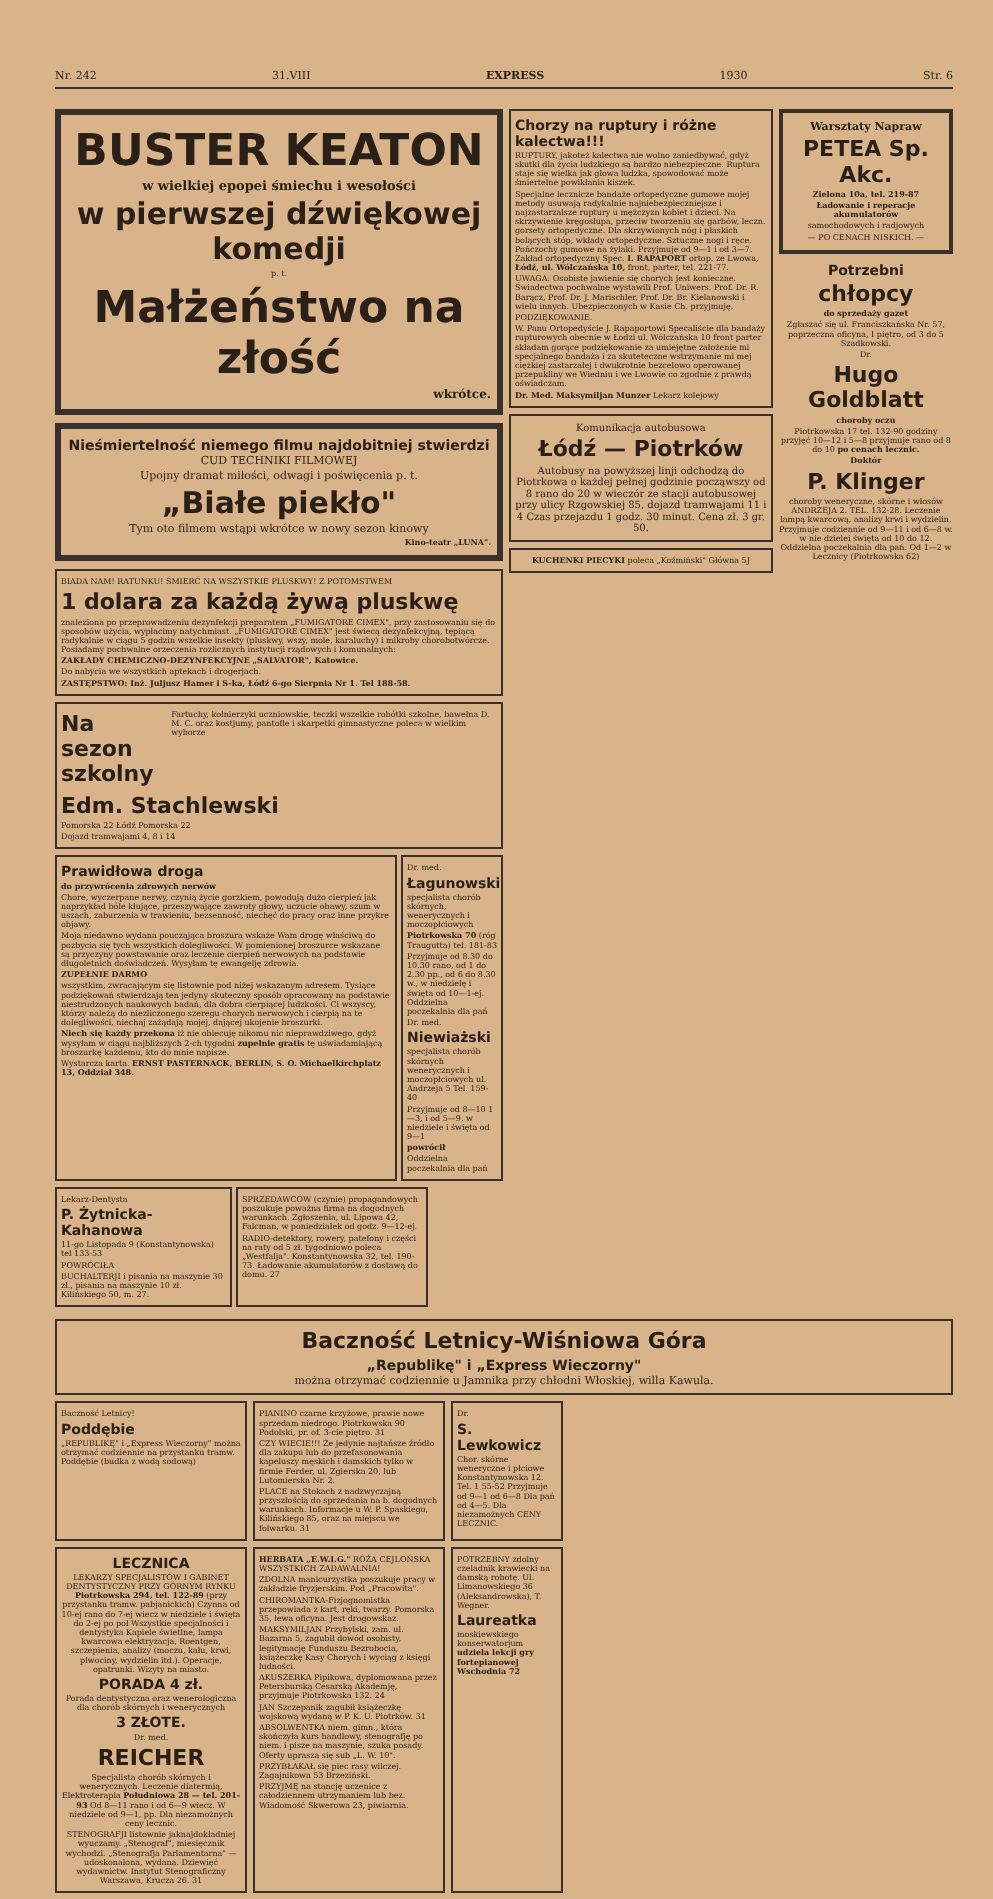Nr. 242 31.VIII EXPRESS 1930 Str. 6
BUSTER KEATON
w wielkiej epopei śmiechu i wesołości
w pierwszej dźwiękowej komedji
p. t.
Małżeństwo na złość
wkrótce.
Nieśmiertelność niemego filmu najdobitniej stwierdzi
CUD TECHNIKI FILMOWEJ
Upojny dramat miłości, odwagi i poświęcenia p. t.
„Białe piekło"
Tym oto filmem wstąpi wkrótce w nowy sezon kinowy
Kino-teatr „LUNA".
BIADA NAM! RATUNKU! ŚMIERĆ NA WSZYSTKIE PLUSKWY! Z POTOMSTWEM
1 dolara za każdą żywą pluskwę
znaleziona po przeprowadzeniu dezynfekcji preparatem „FUMIGATORE CIMEX", przy zastosowaniu się do sposobów użycia, wypłacimy natychmiast. „FUMIGATORE CIMEX" jest świecą dezynfekcyjną, tępiącą radykalnie w ciągu 5 godzin wszelkie insekty (pluskwy, wszy, mole, karaluchy) i mikroby chorobotwórcze. Posiadamy pochwalne orzeczenia rozlicznych instytucji rządowych i komunalnych:
ZAKŁADY CHEMICZNO-DEZYNFEKCYJNE „SALVATOR", Katowice.
Do nabycia we wszystkich aptekach i drogerjach.
ZASTĘPSTWO: Inż. Juljusz Hamer i S-ka, Łódź 6-go Sierpnia Nr 1. Tel 188-58.
Na sezon szkolny
Fartuchy, kołnierzyki uczniowskie, teczki wszelkie robótki szkolne, bawełna D. M. C. oraz kostjumy, pantofle i skarpetki gimnastyczne poleca w wielkim wyborze
Edm. Stachlewski
Pomorska 22 Łódź Pomorska 22
Dojazd tramwajami 4, 8 i 14
Prawidłowa droga
do przywrócenia zdrowych nerwów
Chore, wyczerpane nerwy, czynią życie gorzkiem, powodują dużo cierpień jak naprzykład bóle kłujące, przeszywające zawroty głowy, uczucie obawy, szum w uszach, zaburzenia w trawieniu, bezsenność, niechęć do pracy oraz inne przykre objawy.
Moja niedawno wydana poucząjąca broszura wskaże Wam drogę właściwą do pozbycia się tych wszystkich dolegliwości. W pomienionej broszurce wskazane są przyczyny powstawanie oraz leczenie cierpień nerwowych na podstawie długoletnich doświadczeń. Wysyłam tę ewangelję zdrowia.
ZUPEŁNIE DARMO
wszystkim, zwracającym się listownie pod niżej wskazanym adresem. Tysiące podziękowań stwierdzają ten jedyny skuteczny sposób opracowany na podstawie niestrudzonych naukowych badań, dla dobra cierpiącej ludzkości. Ci wszyscy, którzy należą do niezliczonego szeregu chorych nerwowych i cierpią na te dolegliwości, niechaj zażądają mojej, dającej ukojenie broszurki.
Niech się każdy przekona iż nie obiecuję nikomu nic nieprawdziwego, gdyż wysyłam w ciągu najbliższych 2-ch tygodni zupełnie gratis tę uświadamiającą broszurkę każdemu, kto do mnie napisze.
Wystarcza karta. ERNST PASTERNACK, BERLIN, S. O. Michaelkirchplatz 13, Oddział 348.
Dr. med.
Łagunowski
specjalista chorób skórnych, wenerycznych i moczopłciowych
Piotrkowska 70 (róg Traugutta) tel. 181-83
Przyjmuje od 8.30 do 10.30 rano, od 1 do 2.30 pp., od 6 do 8.30 w., w niedzielę i święta od 10—1-ej. Oddzielna poczekalnia dla pań
Dr. med.
Niewiażski
specjalista chorób skórnych wenerycznych i moczopłciowych ul. Andrzeja 5 Tel. 159-40
Przyjmuje od 8—10 1—3, i od 5—9. w niedziele i święta od 9—1
powrócił
Oddzielna poczekalnia dla pań
Lekarz-Dentysta
P. Żytnicka-Kahanowa
11-go Listopada 9 (Konstantynowska) tel 133-53
POWRÓCIŁA
BUCHALTERJI i pisania na maszynie 30 zł., pisania na maszynie 10 zł. Kilińskiego 50, m. 27.
SPRZEDAWCÓW (czynie) propagandowych poszukuje poważna firma na dogodnych warunkach. Zgłoszenia, ul. Lipowa 42, Falcman, w poniedziałek od godz. 9—12-ej.
RADIO-detektory, rowery, patefony i części na raty od 5 zł. tygodniowo poleca „Westfalja". Konstantynowska 32, tel. 190-73. Ładowanie akumulatorów z dostawą do domu. 27
Chorzy na ruptury i różne kalectwa!!!
RUPTURY, jakoteż kalectwa nie wolno zaniedbywać, gdyż skutki dla życia ludzkiego są bardzo niebezpieczne. Ruptura staje się wielka jak głowa ludzka, spowodować może śmiertelne powikłania kiszek.
Specjalne lecznicze bandaże ortopedyczne gumowe mojej metody usuwają radykalnie najniebezpieczniejsze i najzastarzalsze ruptury u mężczyzn kobiet i dzieci. Na skrzywienie kręgosłupa, przeciw tworzeniu się garbów, leczn. gorsety ortopedyczne. Dla skrzywionych nóg i płaskich bolących stóp, wkłady ortopedyczne. Sztuczne nogi i ręce. Pończochy gumowe na żylaki. Przyjmuje od 9—1 i od 3—7. Zakład ortopedyczny Spec. I. RAPAPORT ortop. ze Lwowa, Łódź, ul. Wólczańska 10, front, parter, tel. 221-77.
UWAGA: Osobiste jawienie się chorych jest konieczne. Świadectwa pochwalne wystawili Prof. Uniwers. Prof. Dr. R. Barącz, Prof. Dr. J. Marischler, Prof. Dr. Br. Kielanowski i wielu innych. Ubezpieczonych w Kasie Ch. przyjmuję.
PODZIĘKOWANIE.
W. Panu Ortopedyście J. Rapaportowi Specaliście dla bandaży rupturowych obecnie w Łodzi ul. Wólczańska 10 front parter składam gorące podziękowanie za umiejętne założenie mi specjalnego bandaża i za skuteteczne wstrzymanie mi mej ciężkiej zastarzałej i dwukrotnie bezcelowo operowanej przepukliny we Wiedniu i we Lwowie co zgodnie z prawdą oświadczam.
Dr. Med. Maksymiljan Munzer Lekarz kolejowy
Komunikacja autobusowa
Łódź — Piotrków
Autobusy na powyższej linji odchodzą do Piotrkowa o każdej pełnej godzinie począwszy od 8 rano do 20 w wieczór ze stacji autobusowej przy ulicy Rzgowskiej 85, dojazd tramwajami 11 i 4 Czas przejazdu 1 godz. 30 minut. Cena zł. 3 gr. 50.
KUCHENKI PIECYKI poleca „Koźmiński" Główna 5J
Warsztaty Napraw
PETEA Sp. Akc.
Zielona 10a, tel. 219-87
Ładowanie i reperacje akumulatorów
samochodowych i radjowych
— PO CENACH NISKICH. —
Potrzebni
chłopcy
do sprzedaży gazet
Zgłaszać się ul. Franciszkańska Nr. 57, poprzeczna oficyna, I piętro, od 3 do 5 Szadkowski.
Dr.
Hugo Goldblatt
choroby oczu
Piotrkowska 17 tel. 132-90 godziny przyjęć 10—12 i 5—8 przyjmuje rano od 8 do 10 po cenach lecznic.
Doktór
P. Klinger
choroby weneryczne, skórne i włosów ANDRZEJA 2. TEL. 132-28. Leczenie lampą kwarcową, analizy krwi i wydzielin. Przyjmuje codziennie od 9—11 i od 6—8 w. w nie dzielei święta od 10 do 12. Oddzielna poczekalnia dla pań. Od 1—2 w Lecznicy (Piotrkowska 62)
Baczność Letnicy-Wiśniowa Góra
„Republikę" i „Express Wieczorny"
można otrzymać codziennie u Jamnika przy chłodni Włoskiej, willa Kawula.
Baczność Letnicy!
Poddębie
„REPUBLIKĘ" i „Express Wieczorny" można otrzymać codziennie na przystanku tramw. Poddębie (budka z wodą sodową)
PIANINO czarne krzyżowe, prawie nowe sprzedam niedrogo. Piotrkowska 90 Podolski, pr. of. 3-cie piętro. 31
CZY WIECIE!!! Że jedynie najtańsze źródło dla zakupu lub do przefasonowania kapeluszy męskich i damskich tylko w firmie Ferder, ul. Zgierska 20, lub Lutomierska Nr. 2.
PLACE na Stokach z nadzwyczajną przyszłością do sprzedania na b. dogodnych warunkach. Informacje u W. P. Spaskiego, Kilińskiego 85, oraz na miejscu we folwarku. 31
Dr.
S. Lewkowicz
Chor. skórne weneryczne i płciowe Konstantynowska 12. Tel. 1 55-52 Przyjmuje od 9—1 od 6—8 Dla pań od 4—5. Dla niezamożnych CENY LECZNIC.
LECZNICA
LEKARZY SPECJALISTÓW I GABINET DENTYSTYCZNY PRZY GÓRNYM RYNKU Piotrkowska 294, tel. 122-89 (przy przystanku tramw. pabjanickich) Czynna od 10-ej rano do 7-ej wiecz w niedziele i święta do 2-ej po poł Wszystkie specjalności i dentystyka Kapiele świetlne, lampa kwarcowa elektryzacja, Roentgen, szczepienia, analizy (moczu, kału, krwi, plwociny, wydzielin itd.). Operacje, opatrunki. Wizyty na miasto.
PORADA 4 zł.
Porada dentystyczna oraz wenerologiczna dla chorób skórnych i wenerycznych
3 ZŁOTE.
Dr. med.
REICHER
Specjalista chorób skórnych i wenerycznych. Leczenie diatermią, Elektroterapia Południowa 28 — tel. 201-93 Od 8—11 rano i od 6—9 wiecz. W niedziele od 9—1, pp. Dla niezamożnych ceny lecznic.
STENOGRAFJI listownie jaknajdokładniej wyuczamy. „Stenograf", miesięcznik wychodzi. „Stenografja Parlamentarna" — udoskonalona, wydana. Dziewięć wydawnictw. Instytut Stenograficzny Warszawa, Krucza 26. 31
HERBATA „E.W.I.G." RÓŻA CEJLOŃSKA WSZYSTKICH ZADAWALNIA!
ZDOLNA manicurzystka poszukuje pracy w zakładzie fryzjerskim. Pod „Pracowita".
CHIROMANTKA-Fizjognomistka przepowiada z kart, ręki, twarzy. Pomorska 35, lewa oficyna. Jest drogowskaz.
MAKSYMILJAN Przybylski, zam. ul. Bazarna 5, zagubił dowód osobisty, legitymację Funduszu Bezrobocia, książeczkę Kasy Chorych i wyciąg z księgi ludności.
AKUSZERKA Pipikowa, dyplomowana przez Petersburską Cesarską Akademję, przyjmuje Piotrkowska 132. 24
JAN Szczepanik zagubił książeczkę wojskową wydaną w P. K. U. Piotrków. 31
ABSOLWENTKA niem. gimn., która skończyła kurs handlowy, stenografję po niem. i pisze na maszynie, szuka posady. Oferty uprasza się sub „L. W. 10".
PRZYBŁAKAŁ się piec rasy wilczej. Zagajnikowa 53 Brzeziński.
PRZYJMĘ na stancję uczenice z całodziennem utrzymaniem lub bez. Wiadomość Skwerowa 23, piwiarnia.
POTRZEBNY zdolny czeladnik krawiecki na damską robotę. Ul. Limanowskiego 36 (Aleksandrowska), T. Wegner.
Laureatka
moskiewskiego konserwatorjum udziela lekcji gry fortepianowej Wschodnia 72